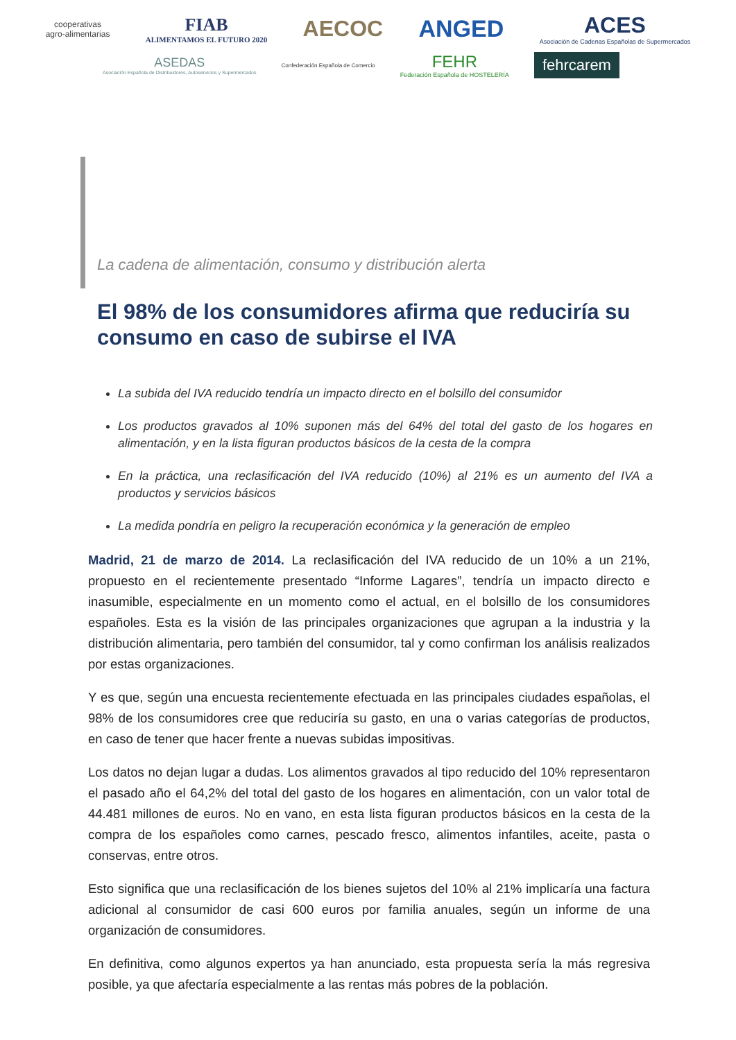cooperativas
agro-alimentarias
FIAB
ALIMENTAMOS EL FUTURO 2020
AECOC ANGED
ACES
Asociación de Cadenas Españolas de Supermercados
ASEDAS
Asociación Española de Distribuidores, Autoservicios y Supermercados
Confederación Española de Comercio
FEHR
Federación Española de HOSTELERÍA
fehrcarem
La cadena de alimentación, consumo y distribución alerta
El 98% de los consumidores afirma que reduciría su consumo en caso de subirse el IVA
La subida del IVA reducido tendría un impacto directo en el bolsillo del consumidor
Los productos gravados al 10% suponen más del 64% del total del gasto de los hogares en alimentación, y en la lista figuran productos básicos de la cesta de la compra
En la práctica, una reclasificación del IVA reducido (10%) al 21% es un aumento del IVA a productos y servicios básicos
La medida pondría en peligro la recuperación económica y la generación de empleo
Madrid, 21 de marzo de 2014. La reclasificación del IVA reducido de un 10% a un 21%, propuesto en el recientemente presentado “Informe Lagares”, tendría un impacto directo e inasumible, especialmente en un momento como el actual, en el bolsillo de los consumidores españoles. Esta es la visión de las principales organizaciones que agrupan a la industria y la distribución alimentaria, pero también del consumidor, tal y como confirman los análisis realizados por estas organizaciones.
Y es que, según una encuesta recientemente efectuada en las principales ciudades españolas, el 98% de los consumidores cree que reduciría su gasto, en una o varias categorías de productos, en caso de tener que hacer frente a nuevas subidas impositivas.
Los datos no dejan lugar a dudas. Los alimentos gravados al tipo reducido del 10% representaron el pasado año el 64,2% del total del gasto de los hogares en alimentación, con un valor total de 44.481 millones de euros. No en vano, en esta lista figuran productos básicos en la cesta de la compra de los españoles como carnes, pescado fresco, alimentos infantiles, aceite, pasta o conservas, entre otros.
Esto significa que una reclasificación de los bienes sujetos del 10% al 21% implicaría una factura adicional al consumidor de casi 600 euros por familia anuales, según un informe de una organización de consumidores.
En definitiva, como algunos expertos ya han anunciado, esta propuesta sería la más regresiva posible, ya que afectaría especialmente a las rentas más pobres de la población.